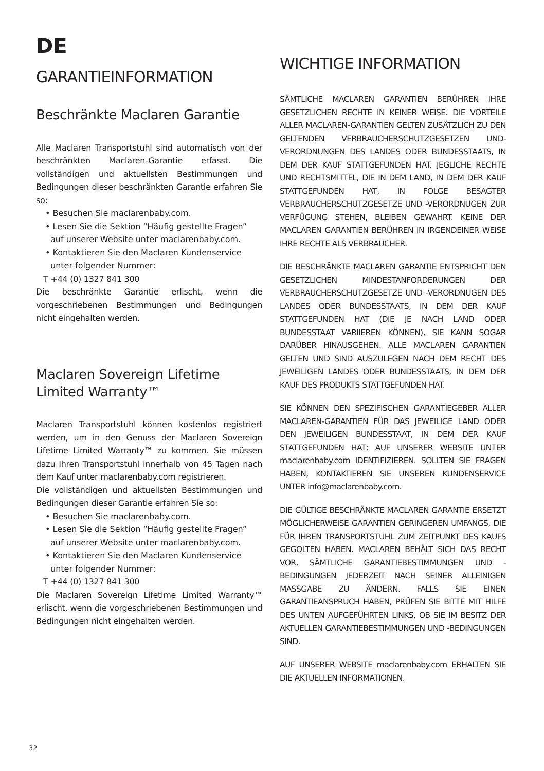DE
GARANTIEINFORMATION
Beschränkte Maclaren Garantie
Alle Maclaren Transportstuhl sind automatisch von der beschränkten Maclaren-Garantie erfasst. Die vollständigen und aktuellsten Bestimmungen und Bedingungen dieser beschränkten Garantie erfahren Sie so:
• Besuchen Sie maclarenbaby.com.
• Lesen Sie die Sektion “Häufig gestellte Fragen” auf unserer Website unter maclarenbaby.com.
• Kontaktieren Sie den Maclaren Kundenservice unter folgender Nummer:
T +44 (0) 1327 841 300
Die beschränkte Garantie erlischt, wenn die vorgeschriebenen Bestimmungen und Bedingungen nicht eingehalten werden.
Maclaren Sovereign Lifetime Limited Warranty™
Maclaren Transportstuhl können kostenlos registriert werden, um in den Genuss der Maclaren Sovereign Lifetime Limited Warranty™ zu kommen. Sie müssen dazu Ihren Transportstuhl innerhalb von 45 Tagen nach dem Kauf unter maclarenbaby.com registrieren.
Die vollständigen und aktuellsten Bestimmungen und Bedingungen dieser Garantie erfahren Sie so:
• Besuchen Sie maclarenbaby.com.
• Lesen Sie die Sektion “Häufig gestellte Fragen” auf unserer Website unter maclarenbaby.com.
• Kontaktieren Sie den Maclaren Kundenservice unter folgender Nummer:
T +44 (0) 1327 841 300
Die Maclaren Sovereign Lifetime Limited Warranty™ erlischt, wenn die vorgeschriebenen Bestimmungen und Bedingungen nicht eingehalten werden.
WICHTIGE INFORMATION
SÄMTLICHE MACLAREN GARANTIEN BERÜHREN IHRE GESETZLICHEN RECHTE IN KEINER WEISE. DIE VORTEILE ALLER MACLAREN-GARANTIEN GELTEN ZUSÄTZLICH ZU DEN GELTENDEN VERBRAUCHERSCHUTZGESETZEN UND-VERORDNUNGEN DES LANDES ODER BUNDESSTAATS, IN DEM DER KAUF STATTGEFUNDEN HAT. JEGLICHE RECHTE UND RECHTSMITTEL, DIE IN DEM LAND, IN DEM DER KAUF STATTGEFUNDEN HAT, IN FOLGE BESAGTER VERBRAUCHERSCHUTZGESETZE UND -VERORDNUGEN ZUR VERFÜGUNG STEHEN, BLEIBEN GEWAHRT. KEINE DER MACLAREN GARANTIEN BERÜHREN IN IRGENDEINER WEISE IHRE RECHTE ALS VERBRAUCHER.
DIE BESCHRÄNKTE MACLAREN GARANTIE ENTSPRICHT DEN GESETZLICHEN MINDESTANFORDERUNGEN DER VERBRAUCHERSCHUTZGESETZE UND -VERORDNUGEN DES LANDES ODER BUNDESSTAATS, IN DEM DER KAUF STATTGEFUNDEN HAT (DIE JE NACH LAND ODER BUNDESSTAAT VARIIEREN KÖNNEN), SIE KANN SOGAR DARÜBER HINAUSGEHEN. ALLE MACLAREN GARANTIEN GELTEN UND SIND AUSZULEGEN NACH DEM RECHT DES JEWEILIGEN LANDES ODER BUNDESSTAATS, IN DEM DER KAUF DES PRODUKTS STATTGEFUNDEN HAT.
SIE KÖNNEN DEN SPEZIFISCHEN GARANTIEGEBER ALLER MACLAREN-GARANTIEN FÜR DAS JEWEILIGE LAND ODER DEN JEWEILIGEN BUNDESSTAAT, IN DEM DER KAUF STATTGEFUNDEN HAT; AUF UNSERER WEBSITE UNTER maclarenbaby.com IDENTIFIZIEREN. SOLLTEN SIE FRAGEN HABEN, KONTAKTIEREN SIE UNSEREN KUNDENSERVICE UNTER info@maclarenbaby.com.
DIE GÜLTIGE BESCHRÄNKTE MACLAREN GARANTIE ERSETZT MÖGLICHERWEISE GARANTIEN GERINGEREN UMFANGS, DIE FÜR IHREN TRANSPORTSTUHL ZUM ZEITPUNKT DES KAUFS GEGOLTEN HABEN. MACLAREN BEHÄLT SICH DAS RECHT VOR, SÄMTLICHE GARANTIEBESTIMMUNGEN UND -BEDINGUNGEN JEDERZEIT NACH SEINER ALLEINIGEN MASSGABE ZU ÄNDERN. FALLS SIE EINEN GARANTIEANSPRUCH HABEN, PRÜFEN SIE BITTE MIT HILFE DES UNTEN AUFGEFÜHRTEN LINKS, OB SIE IM BESITZ DER AKTUELLEN GARANTIEBESTIMMUNGEN UND -BEDINGUNGEN SIND.
AUF UNSERER WEBSITE maclarenbaby.com ERHALTEN SIE DIE AKTUELLEN INFORMATIONEN.
32